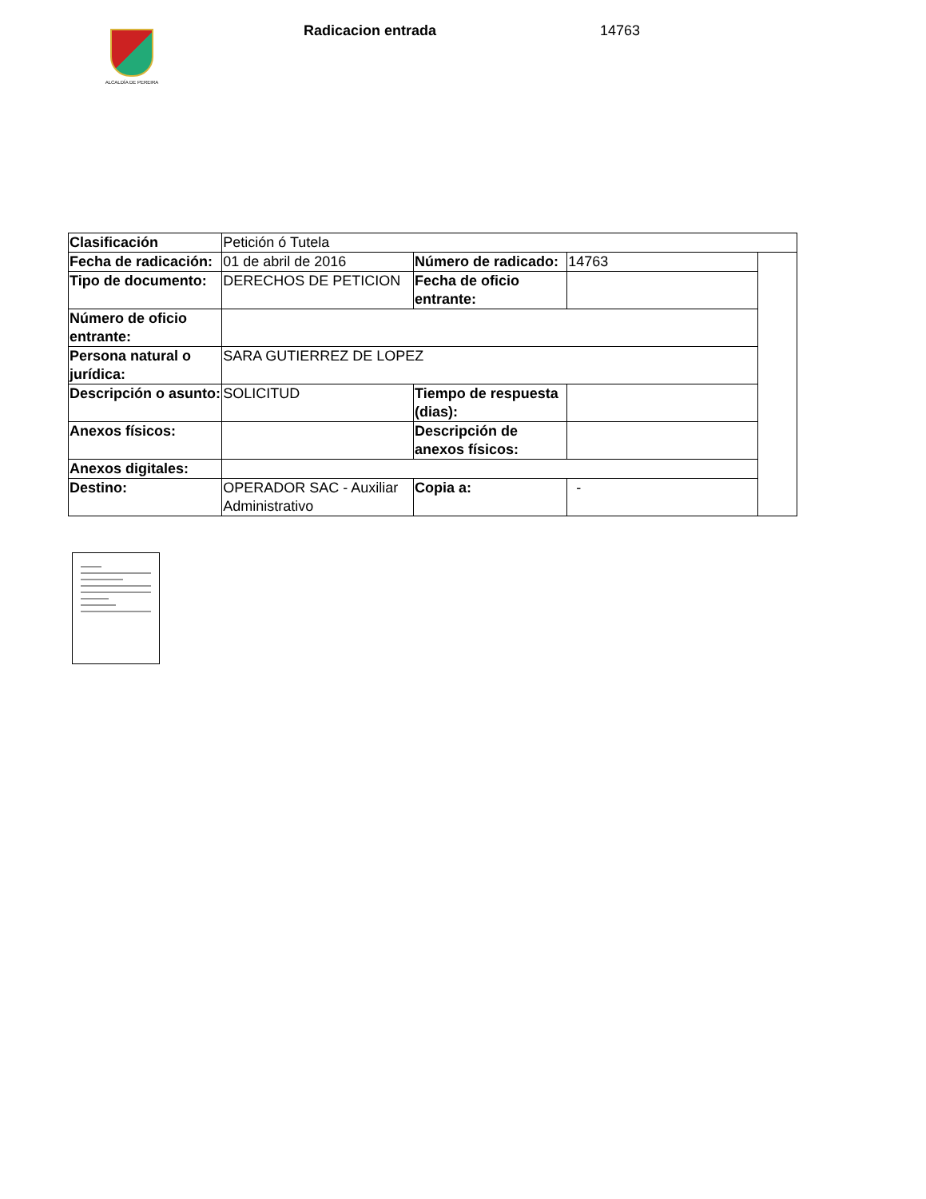ALCALDÍA DE PEREIRA
Radicacion entrada 14763
| Clasificación | Petición ó Tutela | | | |
| Fecha de radicación: | 01 de abril de 2016 | Número de radicado: | 14763 | |
| Tipo de documento: | DERECHOS DE PETICION | Fecha de oficio entrante: | | |
| Número de oficio entrante: | | | | |
| Persona natural o jurídica: | SARA GUTIERREZ DE LOPEZ | | | |
| Descripción o asunto: | SOLICITUD | Tiempo de respuesta (dias): | | |
| Anexos físicos: | | Descripción de anexos físicos: | | |
| Anexos digitales: | | | | |
| Destino: | OPERADOR SAC - Auxiliar Administrativo | Copia a: | - | |